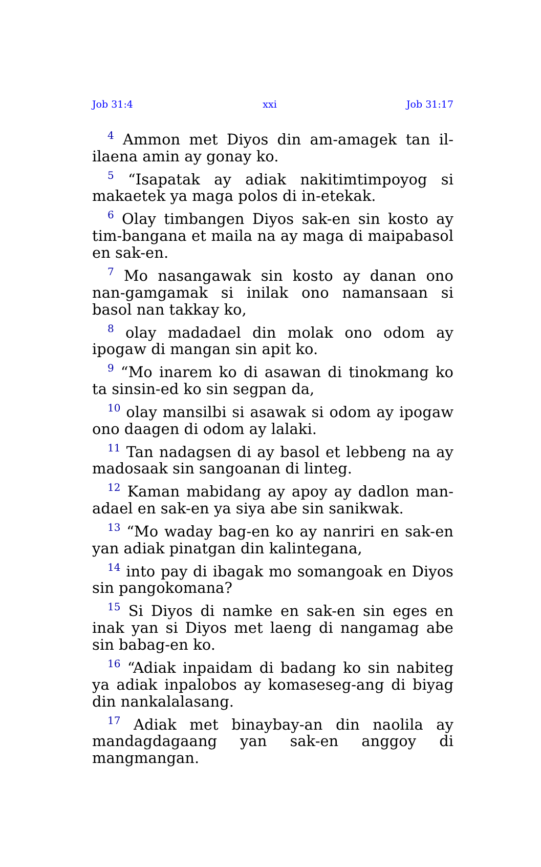Job 31:4 xxi Job 31:17
<sup>4</sup> Ammon met Diyos din am-amagek tan il-ilaena amin ay gonay ko.
<sup>5</sup> “Isapatak ay adiak nakitimtimpoyog si makaetek ya maga polos di in-etekak.
<sup>6</sup> Olay timbangen Diyos sak-en sin kosto ay tim-bangana et maila na ay maga di maipabasol en sak-en.
<sup>7</sup> Mo nasangawak sin kosto ay danan ono nan-gamgamak si inilak ono namansaan si basol nan takkay ko,
<sup>8</sup> olay madadael din molak ono odom ay ipogaw di mangan sin apit ko.
<sup>9</sup> “Mo inarem ko di asawan di tinokmang ko ta sinsin-ed ko sin segpan da,
<sup>10</sup> olay mansilbi si asawak si odom ay ipogaw ono daagen di odom ay lalaki.
<sup>11</sup> Tan nadagsen di ay basol et lebbeng na ay madosaak sin sangoanan di linteg.
<sup>12</sup> Kaman mabidang ay apoy ay dadlon man-adael en sak-en ya siya abe sin sanikwak.
<sup>13</sup> “Mo waday bag-en ko ay nanriri en sak-en yan adiak pinatgan din kalintegana,
<sup>14</sup> into pay di ibagak mo somangoak en Diyos sin pangokomana?
<sup>15</sup> Si Diyos di namke en sak-en sin eges en inak yan si Diyos met laeng di nangamag abe sin babag-en ko.
<sup>16</sup> “Adiak inpaidam di badang ko sin nabiteg ya adiak inpalobos ay komaseseg-ang di biyag din nankalalasang.
<sup>17</sup> Adiak met binaybay-an din naolila ay mandagdagaang yan sak-en anggoy di mangmangan.